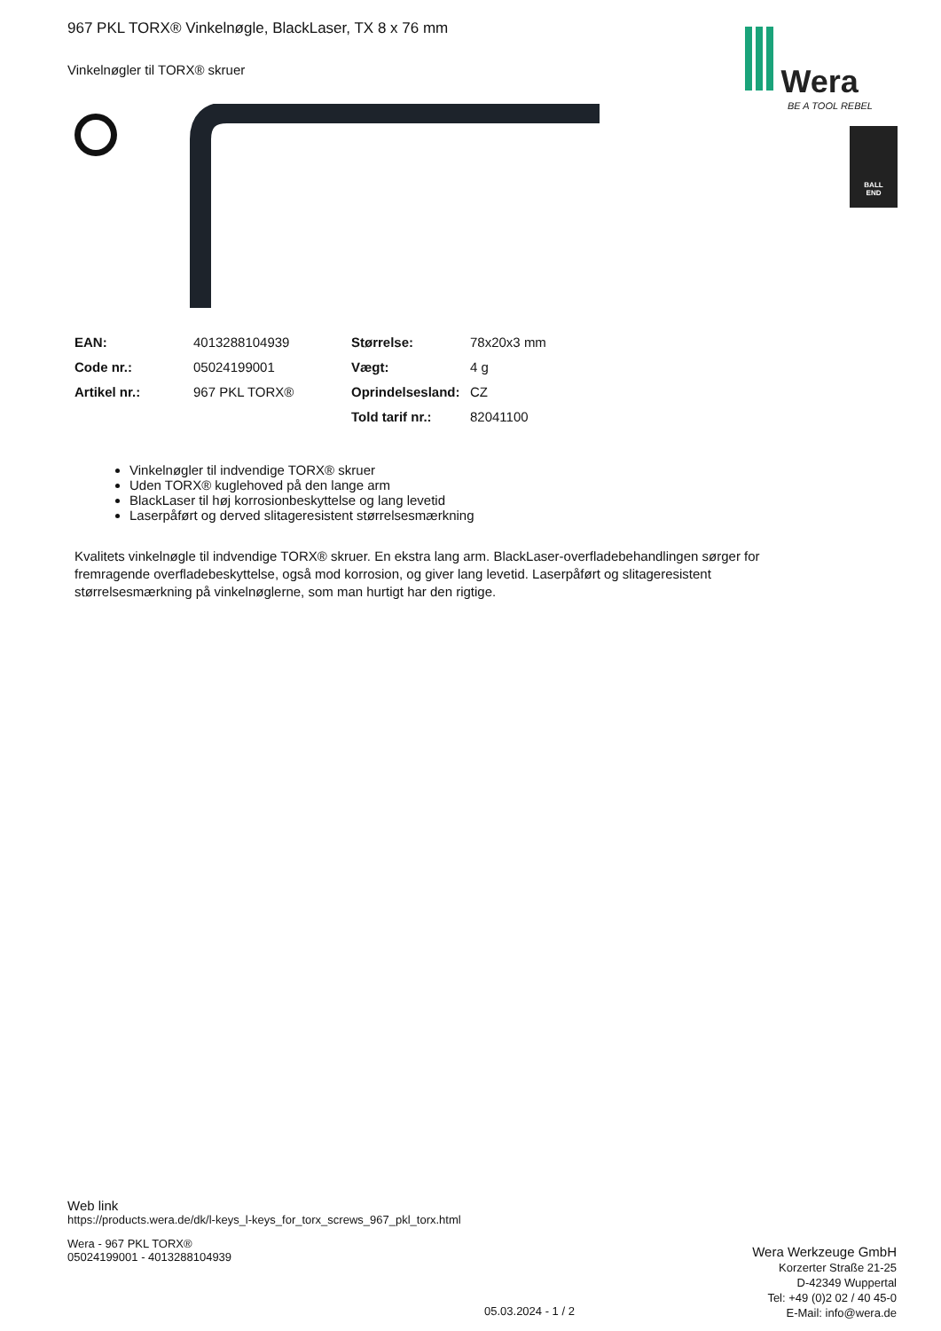Wera
BE A TOOL REBEL
BALL
END
967 PKL TORX® Vinkelnøgle, BlackLaser, TX 8 x 76 mm
Vinkelnøgler til TORX® skruer
| EAN: | 4013288104939 | Størrelse: | 78x20x3 mm |
| Code nr.: | 05024199001 | Vægt: | 4 g |
| Artikel nr.: | 967 PKL TORX® | Oprindelsesland: | CZ |
| | | Told tarif nr.: | 82041100 |
Vinkelnøgler til indvendige TORX® skruer
Uden TORX® kuglehoved på den lange arm
BlackLaser til høj korrosionbeskyttelse og lang levetid
Laserpåført og derved slitageresistent størrelsesmærkning
Kvalitets vinkelnøgle til indvendige TORX® skruer. En ekstra lang arm. BlackLaser-overfladebehandlingen sørger for fremragende overfladebeskyttelse, også mod korrosion, og giver lang levetid. Laserpåført og slitageresistent størrelsesmærkning på vinkelnøglerne, som man hurtigt har den rigtige.
Web link
https://products.wera.de/dk/l-keys_l-keys_for_torx_screws_967_pkl_torx.html
Wera - 967 PKL TORX®
05024199001 - 4013288104939
Wera Werkzeuge GmbH
Korzerter Straße 21-25
D-42349 Wuppertal
Tel: +49 (0)2 02 / 40 45-0
E-Mail: info@wera.de
05.03.2024 - 1 / 2